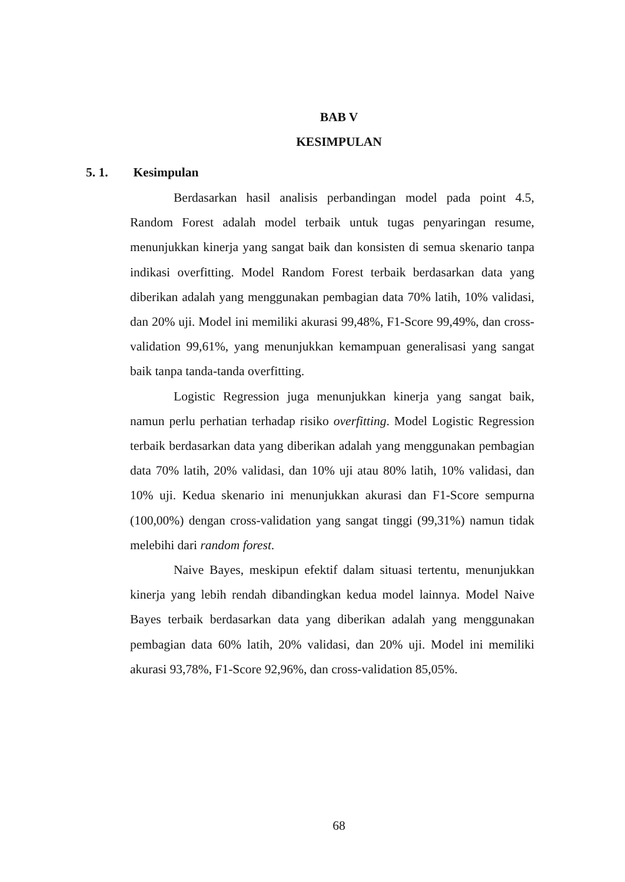BAB V
KESIMPULAN
5. 1. Kesimpulan
Berdasarkan hasil analisis perbandingan model pada point 4.5, Random Forest adalah model terbaik untuk tugas penyaringan resume, menunjukkan kinerja yang sangat baik dan konsisten di semua skenario tanpa indikasi overfitting. Model Random Forest terbaik berdasarkan data yang diberikan adalah yang menggunakan pembagian data 70% latih, 10% validasi, dan 20% uji. Model ini memiliki akurasi 99,48%, F1-Score 99,49%, dan cross-validation 99,61%, yang menunjukkan kemampuan generalisasi yang sangat baik tanpa tanda-tanda overfitting.
Logistic Regression juga menunjukkan kinerja yang sangat baik, namun perlu perhatian terhadap risiko overfitting. Model Logistic Regression terbaik berdasarkan data yang diberikan adalah yang menggunakan pembagian data 70% latih, 20% validasi, dan 10% uji atau 80% latih, 10% validasi, dan 10% uji. Kedua skenario ini menunjukkan akurasi dan F1-Score sempurna (100,00%) dengan cross-validation yang sangat tinggi (99,31%) namun tidak melebihi dari random forest.
Naive Bayes, meskipun efektif dalam situasi tertentu, menunjukkan kinerja yang lebih rendah dibandingkan kedua model lainnya. Model Naive Bayes terbaik berdasarkan data yang diberikan adalah yang menggunakan pembagian data 60% latih, 20% validasi, dan 20% uji. Model ini memiliki akurasi 93,78%, F1-Score 92,96%, dan cross-validation 85,05%.
68